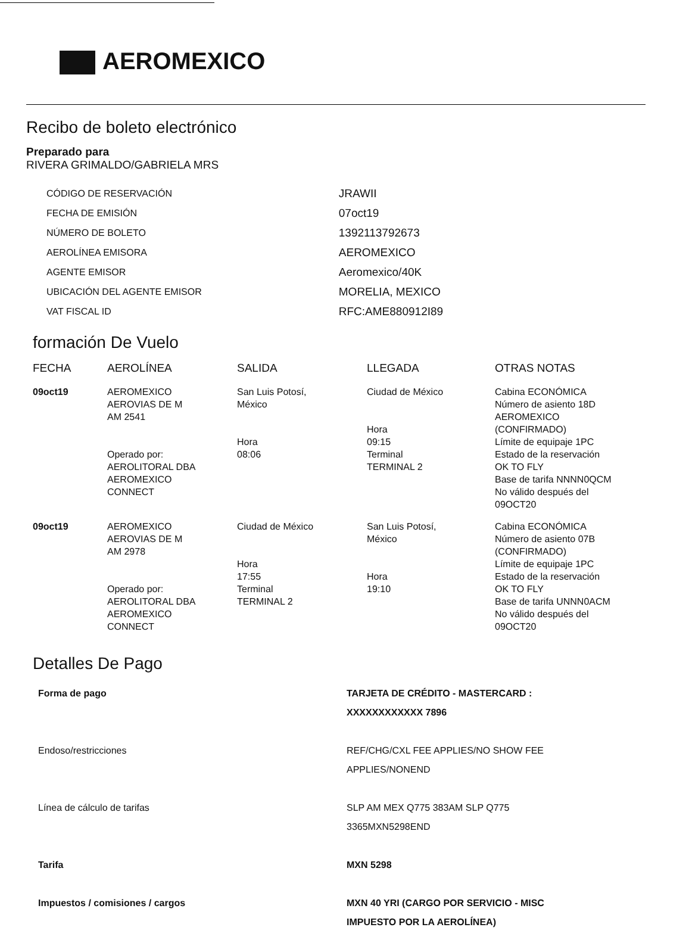AEROMEXICO
Recibo de boleto electrónico
Preparado para
RIVERA GRIMALDO/GABRIELA MRS
| CÓDIGO DE RESERVACIÓN | JRAWII |
| FECHA DE EMISIÓN | 07oct19 |
| NÚMERO DE BOLETO | 1392113792673 |
| AEROLÍNEA EMISORA | AEROMEXICO |
| AGENTE EMISOR | Aeromexico/40K |
| UBICACIÓN DEL AGENTE EMISOR | MORELIA, MEXICO |
| VAT FISCAL ID | RFC:AME880912I89 |
formación De Vuelo
| FECHA | AEROLÍNEA | SALIDA | LLEGADA | OTRAS NOTAS |
| --- | --- | --- | --- | --- |
| 09oct19 | AEROMEXICO AEROVIAS DE M AM 2541 Operado por: AEROLITORAL DBA AEROMEXICO CONNECT | San Luis Potosí, México Hora 08:06 | Ciudad de México Hora 09:15 Terminal TERMINAL 2 | Cabina ECONÓMICA Número de asiento 18D AEROMEXICO (CONFIRMADO) Límite de equipaje 1PC Estado de la reservación OK TO FLY Base de tarifa NNNN0QCM No válido después del 09OCT20 |
| 09oct19 | AEROMEXICO AEROVIAS DE M AM 2978 Operado por: AEROLITORAL DBA AEROMEXICO CONNECT | Ciudad de México Hora 17:55 Terminal TERMINAL 2 | San Luis Potosí, México Hora 19:10 | Cabina ECONÓMICA Número de asiento 07B (CONFIRMADO) Límite de equipaje 1PC Estado de la reservación OK TO FLY Base de tarifa UNNN0ACM No válido después del 09OCT20 |
Detalles De Pago
| Forma de pago | TARJETA DE CRÉDITO - MASTERCARD : XXXXXXXXXXXX 7896 |
| Endoso/restricciones | REF/CHG/CXL FEE APPLIES/NO SHOW FEE APPLIES/NONEND |
| Línea de cálculo de tarifas | SLP AM MEX Q775 383AM SLP Q775 3365MXN5298END |
| Tarifa | MXN 5298 |
| Impuestos / comisiones / cargos | MXN 40 YRI (CARGO POR SERVICIO - MISC IMPUESTO POR LA AEROLÍNEA) |